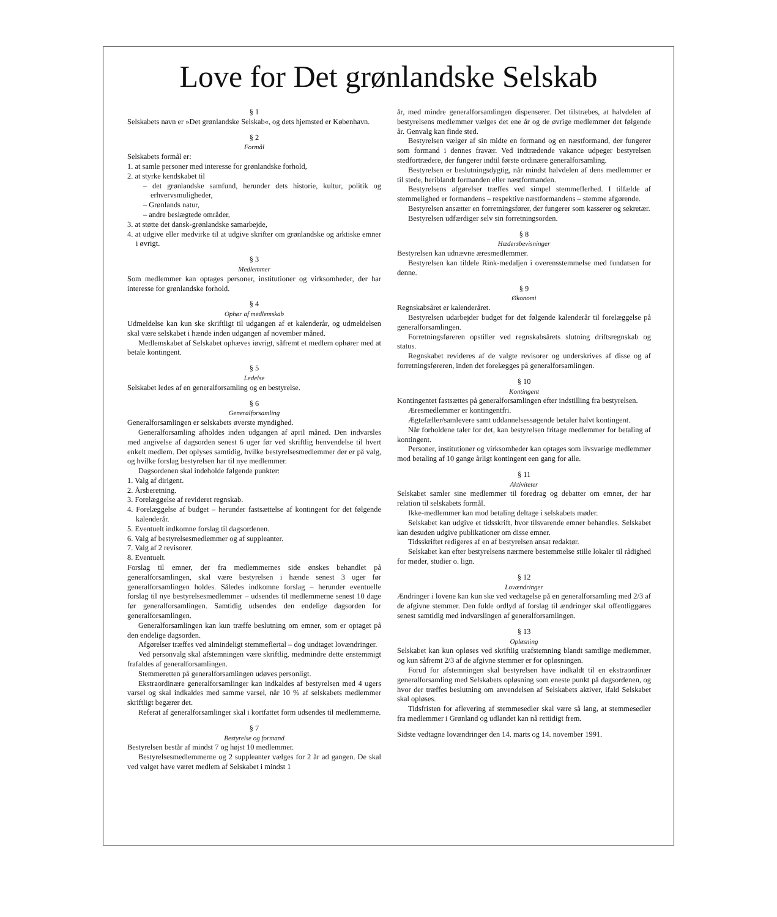Love for Det grønlandske Selskab
§ 1
Selskabets navn er »Det grønlandske Selskab«, og dets hjemsted er København.
§ 2
Formål
Selskabets formål er:
1. at samle personer med interesse for grønlandske forhold,
2. at styrke kendskabet til
– det grønlandske samfund, herunder dets historie, kultur, politik og erhvervsmuligheder,
– Grønlands natur,
– andre beslægtede områder,
3. at støtte det dansk-grønlandske samarbejde,
4. at udgive eller medvirke til at udgive skrifter om grønlandske og arktiske emner i øvrigt.
§ 3
Medlemmer
Som medlemmer kan optages personer, institutioner og virksomheder, der har interesse for grønlandske forhold.
§ 4
Ophør af medlemskab
Udmeldelse kan kun ske skriftligt til udgangen af et kalenderår, og udmeldelsen skal være selskabet i hænde inden udgangen af november måned.
Medlemskabet af Selskabet ophæves iøvrigt, såfremt et medlem ophører med at betale kontingent.
§ 5
Ledelse
Selskabet ledes af en generalforsamling og en bestyrelse.
§ 6
Generalforsamling
Generalforsamlingen er selskabets øverste myndighed.
Generalforsamling afholdes inden udgangen af april måned. Den indvarsles med angivelse af dagsorden senest 6 uger før ved skriftlig henvendelse til hvert enkelt medlem. Det oplyses samtidig, hvilke bestyrelsesmedlemmer der er på valg, og hvilke forslag bestyrelsen har til nye medlemmer.
Dagsordenen skal indeholde følgende punkter:
1. Valg af dirigent.
2. Årsberetning.
3. Forelæggelse af revideret regnskab.
4. Forelæggelse af budget – herunder fastsættelse af kontingent for det følgende kalenderår.
5. Eventuelt indkomne forslag til dagsordenen.
6. Valg af bestyrelsesmedlemmer og af suppleanter.
7. Valg af 2 revisorer.
8. Eventuelt.
Forslag til emner, der fra medlemmernes side ønskes behandlet på generalforsamlingen, skal være bestyrelsen i hænde senest 3 uger før generalforsamlingen holdes. Således indkomne forslag – herunder eventuelle forslag til nye bestyrelsesmedlemmer – udsendes til medlemmerne senest 10 dage før generalforsamlingen. Samtidig udsendes den endelige dagsorden for generalforsamlingen.
Generalforsamlingen kan kun træffe beslutning om emner, som er optaget på den endelige dagsorden.
Afgørelser træffes ved almindeligt stemmeflertal – dog undtaget lovændringer.
Ved personvalg skal afstemningen være skriftlig, medmindre dette enstemmigt frafaldes af generalforsamlingen.
Stemmeretten på generalforsamlingen udøves personligt.
Ekstraordinære generalforsamlinger kan indkaldes af bestyrelsen med 4 ugers varsel og skal indkaldes med samme varsel, når 10 % af selskabets medlemmer skriftligt begærer det.
Referat af generalforsamlinger skal i kortfattet form udsendes til medlemmerne.
§ 7
Bestyrelse og formand
Bestyrelsen består af mindst 7 og højst 10 medlemmer.
Bestyrelsesmedlemmerne og 2 suppleanter vælges for 2 år ad gangen. De skal ved valget have været medlem af Selskabet i mindst 1
år, med mindre generalforsamlingen dispenserer. Det tilstræbes, at halvdelen af bestyrelsens medlemmer vælges det ene år og de øvrige medlemmer det følgende år. Genvalg kan finde sted.
Bestyrelsen vælger af sin midte en formand og en næstformand, der fungerer som formand i dennes fravær. Ved indtrædende vakance udpeger bestyrelsen stedfortrædere, der fungerer indtil første ordinære generalforsamling.
Bestyrelsen er beslutningsdygtig, når mindst halvdelen af dens medlemmer er til stede, heriblandt formanden eller næstformanden.
Bestyrelsens afgørelser træffes ved simpel stemmeflerhed. I tilfælde af stemmelighed er formandens – respektive næstformandens – stemme afgørende.
Bestyrelsen ansætter en forretningsfører, der fungerer som kasserer og sekretær.
Bestyrelsen udfærdiger selv sin forretningsorden.
§ 8
Hædersbevisninger
Bestyrelsen kan udnævne æresmedlemmer.
Bestyrelsen kan tildele Rink-medaljen i overensstemmelse med fundatsen for denne.
§ 9
Økonomi
Regnskabsåret er kalenderåret.
Bestyrelsen udarbejder budget for det følgende kalenderår til forelæggelse på generalforsamlingen.
Forretningsføreren opstiller ved regnskabsårets slutning driftsregnskab og status.
Regnskabet revideres af de valgte revisorer og underskrives af disse og af forretningsføreren, inden det forelægges på generalforsamlingen.
§ 10
Kontingent
Kontingentet fastsættes på generalforsamlingen efter indstilling fra bestyrelsen.
Æresmedlemmer er kontingentfri.
Ægtefæller/samlevere samt uddannelsessøgende betaler halvt kontingent.
Når forholdene taler for det, kan bestyrelsen fritage medlemmer for betaling af kontingent.
Personer, institutioner og virksomheder kan optages som livsvarige medlemmer mod betaling af 10 gange årligt kontingent een gang for alle.
§ 11
Aktiviteter
Selskabet samler sine medlemmer til foredrag og debatter om emner, der har relation til selskabets formål.
Ikke-medlemmer kan mod betaling deltage i selskabets møder.
Selskabet kan udgive et tidsskrift, hvor tilsvarende emner behandles. Selskabet kan desuden udgive publikationer om disse emner.
Tidsskriftet redigeres af en af bestyrelsen ansat redaktør.
Selskabet kan efter bestyrelsens nærmere bestemmelse stille lokaler til rådighed for møder, studier o. lign.
§ 12
Lovændringer
Ændringer i lovene kan kun ske ved vedtagelse på en generalforsamling med 2/3 af de afgivne stemmer. Den fulde ordlyd af forslag til ændringer skal offentliggøres senest samtidig med indvarslingen af generalforsamlingen.
§ 13
Opløsning
Selskabet kan kun opløses ved skriftlig urafstemning blandt samtlige medlemmer, og kun såfremt 2/3 af de afgivne stemmer er for opløsningen.
Forud for afstemningen skal bestyrelsen have indkaldt til en ekstraordinær generalforsamling med Selskabets opløsning som eneste punkt på dagsordenen, og hvor der træffes beslutning om anvendelsen af Selskabets aktiver, ifald Selskabet skal opløses.
Tidsfristen for aflevering af stemmesedler skal være så lang, at stemmesedler fra medlemmer i Grønland og udlandet kan nå rettidigt frem.
Sidste vedtagne lovændringer den 14. marts og 14. november 1991.